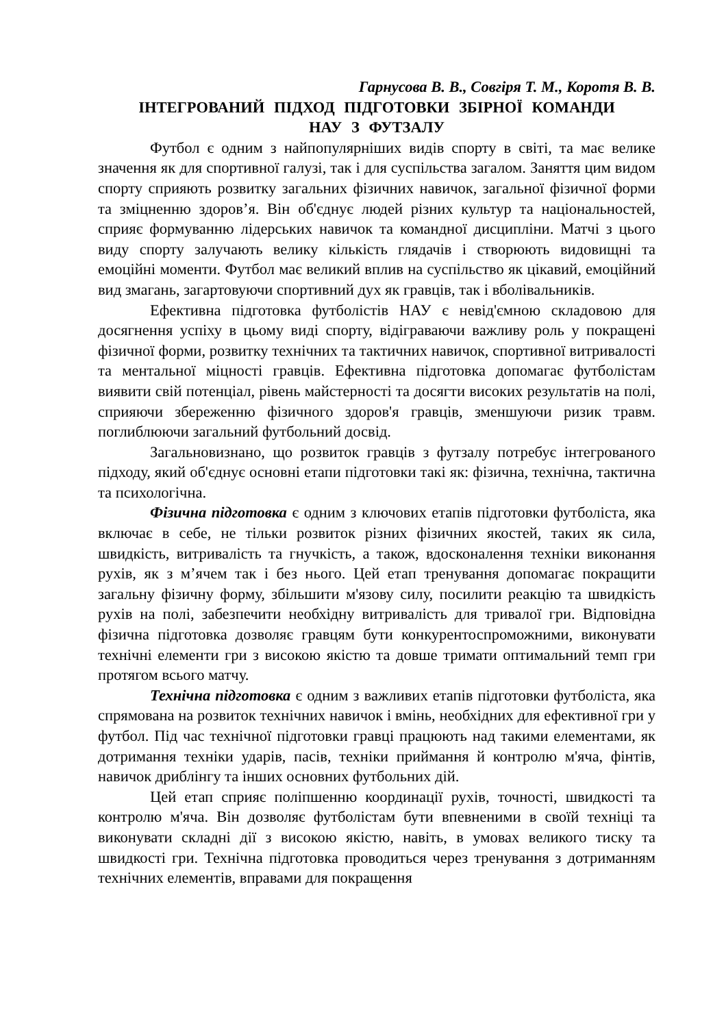Гарнусова В. В., Совгіря Т. М., Коротя В. В.
ІНТЕГРОВАНИЙ ПІДХОД ПІДГОТОВКИ ЗБІРНОЇ КОМАНДИ
НАУ З ФУТЗАЛУ
Футбол є одним з найпопулярніших видів спорту в світі, та має велике значення як для спортивної галузі, так і для суспільства загалом. Заняття цим видом спорту сприяють розвитку загальних фізичних навичок, загальної фізичної форми та зміцненню здоров’я. Він об'єднує людей різних культур та національностей, сприяє формуванню лідерських навичок та командної дисципліни. Матчі з цього виду спорту залучають велику кількість глядачів і створюють видовищні та емоційні моменти. Футбол має великий вплив на суспільство як цікавий, емоційний вид змагань, загартовуючи спортивний дух як гравців, так і вболівальників.
Ефективна підготовка футболістів НАУ є невід'ємною складовою для досягнення успіху в цьому виді спорту, відіграваючи важливу роль у покращені фізичної форми, розвитку технічних та тактичних навичок, спортивної витривалості та ментальної міцності гравців. Ефективна підготовка допомагає футболістам виявити свій потенціал, рівень майстерності та досягти високих результатів на полі, сприяючи збереженню фізичного здоров'я гравців, зменшуючи ризик травм. поглиблюючи загальний футбольний досвід.
Загальновизнано, що розвиток гравців з футзалу потребує інтегрованого підходу, який об'єднує основні етапи підготовки такі як: фізична, технічна, тактична та психологічна.
Фізична підготовка є одним з ключових етапів підготовки футболіста, яка включає в себе, не тільки розвиток різних фізичних якостей, таких як сила, швидкість, витривалість та гнучкість, а також, вдосконалення техніки виконання рухів, як з м’ячем так і без нього. Цей етап тренування допомагає покращити загальну фізичну форму, збільшити м'язову силу, посилити реакцію та швидкість рухів на полі, забезпечити необхідну витривалість для тривалої гри. Відповідна фізична підготовка дозволяє гравцям бути конкурентоспроможними, виконувати технічні елементи гри з високою якістю та довше тримати оптимальний темп гри протягом всього матчу.
Технічна підготовка є одним з важливих етапів підготовки футболіста, яка спрямована на розвиток технічних навичок і вмінь, необхідних для ефективної гри у футбол. Під час технічної підготовки гравці працюють над такими елементами, як дотримання техніки ударів, пасів, техніки приймання й контролю м'яча, фінтів, навичок дриблінгу та інших основних футбольних дій.
Цей етап сприяє поліпшенню координації рухів, точності, швидкості та контролю м'яча. Він дозволяє футболістам бути впевненими в своїй техніці та виконувати складні дії з високою якістю, навіть, в умовах великого тиску та швидкості гри. Технічна підготовка проводиться через тренування з дотриманням технічних елементів, вправами для покращення